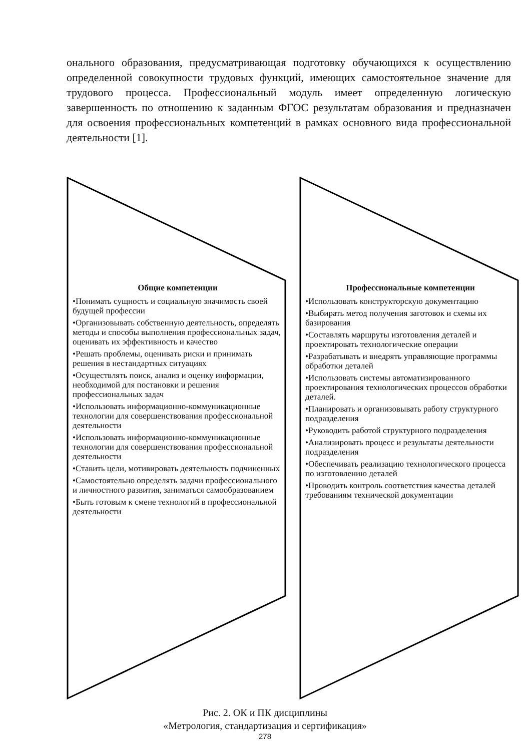онального образования, предусматривающая подготовку обучающихся к осуществлению определенной совокупности трудовых функций, имеющих самостоятельное значение для трудового процесса. Профессиональный модуль имеет определенную логическую завершенность по отношению к заданным ФГОС результатам образования и предназначен для освоения профессиональных компетенций в рамках основного вида профессиональной деятельности [1].
Общие компетенции
•Понимать сущность и социальную значимость своей будущей профессии
•Организовывать собственную деятельность, определять методы и способы выполнения профессиональных задач, оценивать их эффективность и качество
•Решать проблемы, оценивать риски и принимать решения в нестандартных ситуациях
•Осуществлять поиск, анализ и оценку информации, необходимой для постановки и решения профессиональных задач
•Использовать информационно-коммуникационные технологии для совершенствования профессиональной деятельности
•Использовать информационно-коммуникационные технологии для совершенствования профессиональной деятельности
•Ставить цели, мотивировать деятельность подчиненных
•Самостоятельно определять задачи профессионального и личностного развития, заниматься самообразованием
•Быть готовым к смене технологий в профессиональной деятельности
Профессиональные компетенции
•Использовать конструкторскую документацию
•Выбирать метод получения заготовок и схемы их базирования
•Составлять маршруты изготовления деталей и проектировать технологические операции
•Разрабатывать и внедрять управляющие программы обработки деталей
•Использовать системы автоматизированного проектирования технологических процессов обработки деталей.
•Планировать и организовывать работу структурного подразделения
•Руководить работой структурного подразделения
•Анализировать процесс и результаты деятельности подразделения
•Обеспечивать реализацию технологического процесса по изготовлению деталей
•Проводить контроль соответствия качества деталей требованиям технической документации
Рис. 2. ОК и ПК дисциплины
«Метрология, стандартизация и сертификация»
278